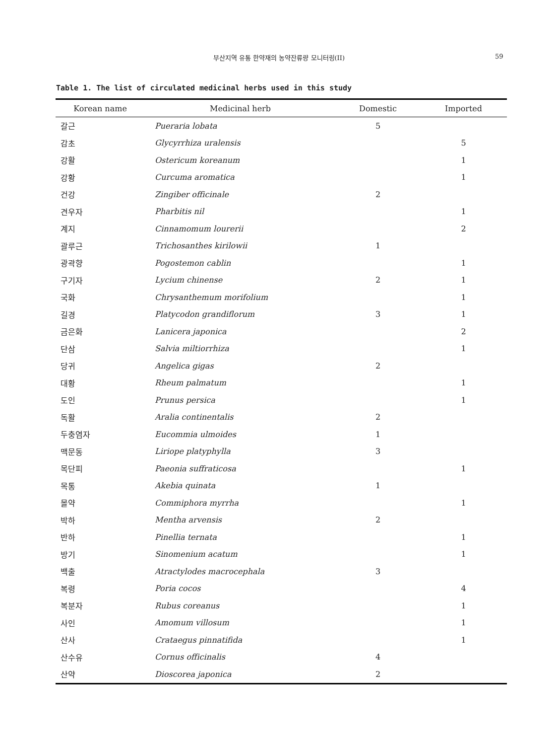부산지역 유통 한약재의 농약잔류량 모니터링(II) 59
Table 1. The list of circulated medicinal herbs used in this study
| Korean name | Medicinal herb | Domestic | Imported |
| --- | --- | --- | --- |
| 갈근 | Pueraria lobata | 5 | |
| 감초 | Glycyrrhiza uralensis | | 5 |
| 강활 | Ostericum koreanum | | 1 |
| 강황 | Curcuma aromatica | | 1 |
| 건강 | Zingiber officinale | 2 | |
| 견우자 | Pharbitis nil | | 1 |
| 계지 | Cinnamomum lourerii | | 2 |
| 괄루근 | Trichosanthes kirilowii | 1 | |
| 광곽향 | Pogostemon cablin | | 1 |
| 구기자 | Lycium chinense | 2 | 1 |
| 국화 | Chrysanthemum morifolium | | 1 |
| 길경 | Platycodon grandiflorum | 3 | 1 |
| 금은화 | Lanicera japonica | | 2 |
| 단삼 | Salvia miltiorrhiza | | 1 |
| 당귀 | Angelica gigas | 2 | |
| 대황 | Rheum palmatum | | 1 |
| 도인 | Prunus persica | | 1 |
| 독활 | Aralia continentalis | 2 | |
| 두충염자 | Eucommia ulmoides | 1 | |
| 맥문동 | Liriope platyphylla | 3 | |
| 목단피 | Paeonia suffraticosa | | 1 |
| 목통 | Akebia quinata | 1 | |
| 몰약 | Commiphora myrrha | | 1 |
| 박하 | Mentha arvensis | 2 | |
| 반하 | Pinellia ternata | | 1 |
| 방기 | Sinomenium acatum | | 1 |
| 백출 | Atractylodes macrocephala | 3 | |
| 복령 | Poria cocos | | 4 |
| 복분자 | Rubus coreanus | | 1 |
| 사인 | Amomum villosum | | 1 |
| 산사 | Crataegus pinnatifida | | 1 |
| 산수유 | Cornus officinalis | 4 | |
| 산약 | Dioscorea japonica | 2 | |